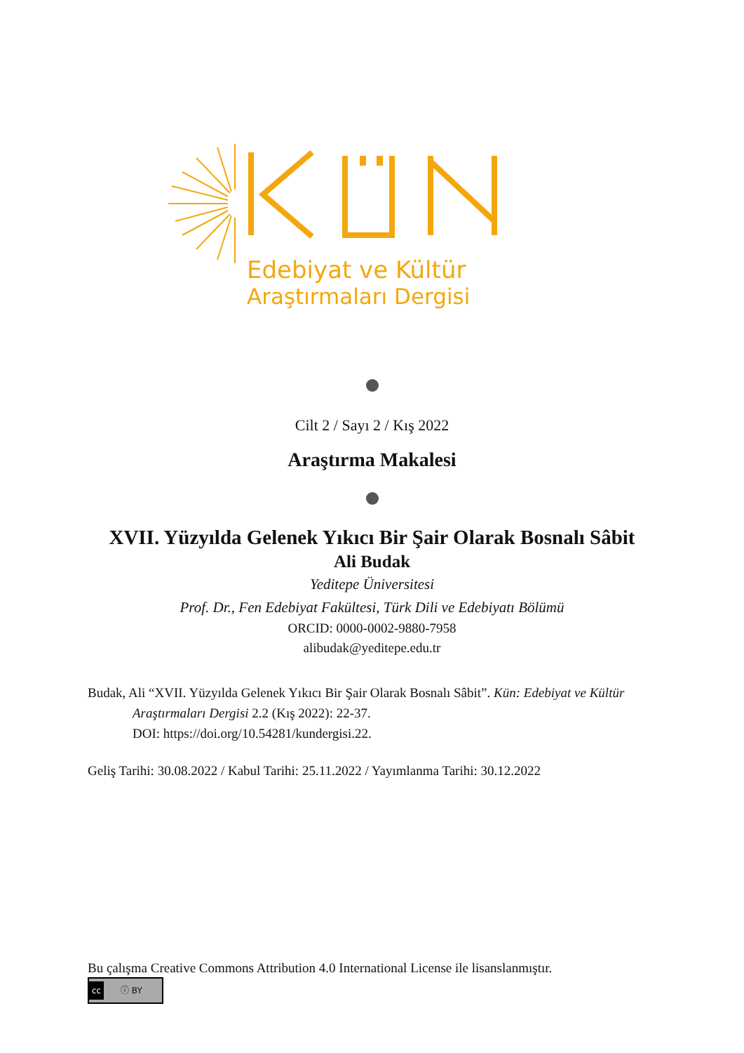Edebiyat ve Kültür
Araştırmaları Dergisi
Cilt 2 / Sayı 2 / Kış 2022
Araştırma Makalesi
XVII. Yüzyılda Gelenek Yıkıcı Bir Şair Olarak Bosnalı Sâbit
Ali Budak
Yeditepe Üniversitesi
Prof. Dr., Fen Edebiyat Fakültesi, Türk Dili ve Edebiyatı Bölümü
ORCID: 0000-0002-9880-7958
alibudak@yeditepe.edu.tr
Budak, Ali “XVII. Yüzyılda Gelenek Yıkıcı Bir Şair Olarak Bosnalı Sâbit”. Kün: Edebiyat ve Kültür Araştırmaları Dergisi 2.2 (Kış 2022): 22-37.
DOI: https://doi.org/10.54281/kundergisi.22.
Geliş Tarihi: 30.08.2022 / Kabul Tarihi: 25.11.2022 / Yayımlanma Tarihi: 30.12.2022
Bu çalışma Creative Commons Attribution 4.0 International License ile lisanslanmıştır.
cc ⓘ BY